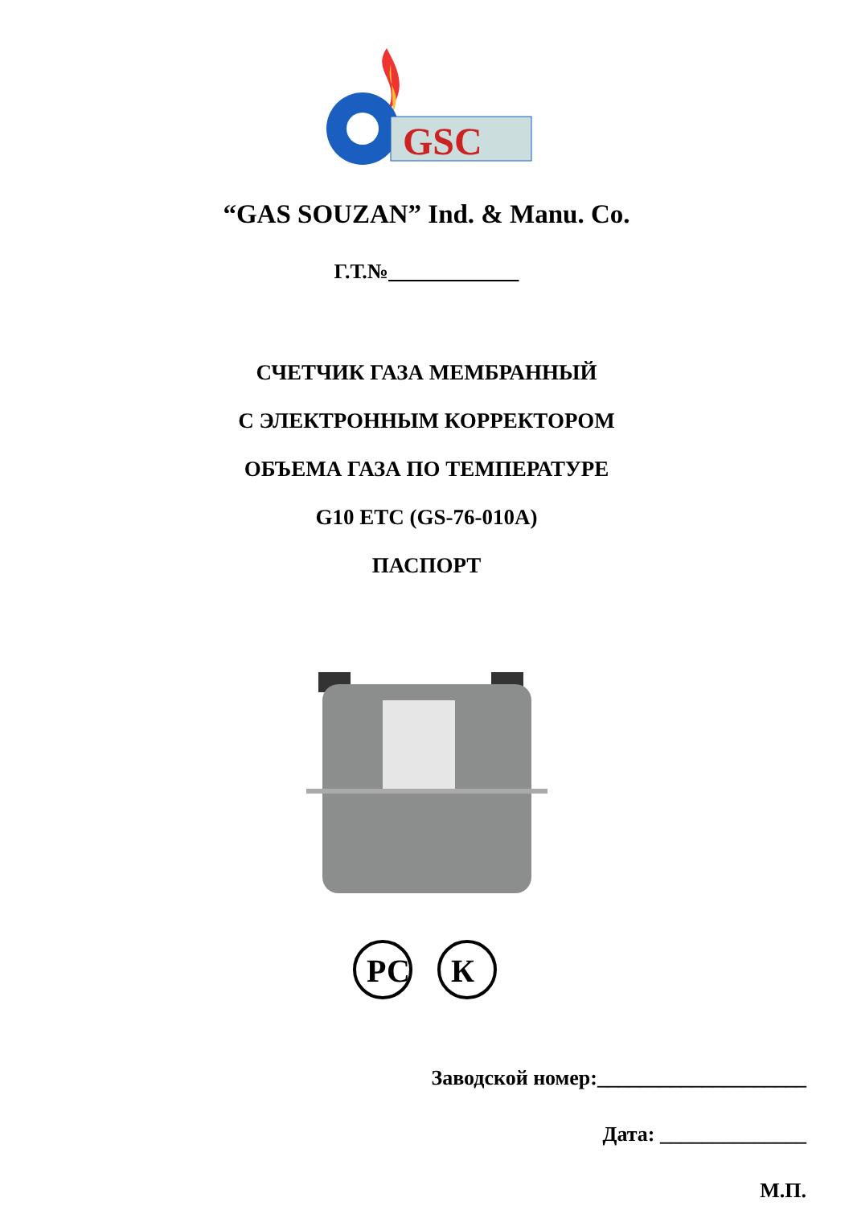GSC
“GAS SOUZAN” Ind. & Manu. Co.
Г.Т.№
СЧЕТЧИК ГАЗА МЕМБРАННЫЙ
С ЭЛЕКТРОННЫМ КОРРЕКТОРОМ
ОБЪЕМА ГАЗА ПО ТЕМПЕРАТУРЕ
G10 ETC (GS-76-010A)
ПАСПОРТ
РС
К
Заводской номер:____________________
Дата: ______________
М.П.